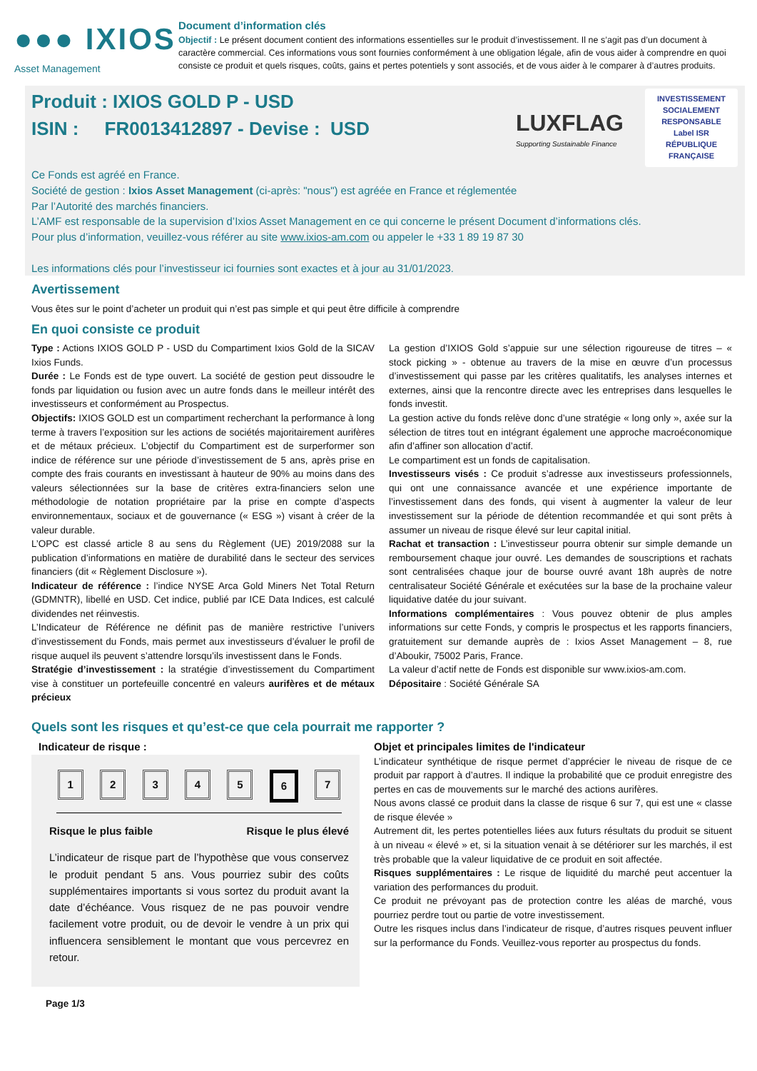●●● IXIOS
Asset Management
Document d’information clés
Objectif : Le présent document contient des informations essentielles sur le produit d’investissement. Il ne s’agit pas d’un document à caractère commercial. Ces informations vous sont fournies conformément à une obligation légale, afin de vous aider à comprendre en quoi consiste ce produit et quels risques, coûts, gains et pertes potentiels y sont associés, et de vous aider à le comparer à d’autres produits.
Produit : IXIOS GOLD P - USD
ISIN : FR0013412897 - Devise : USD
LUXFLAG
Supporting Sustainable Finance
INVESTISSEMENT SOCIALEMENT RESPONSABLE
Label ISR
RÉPUBLIQUE FRANÇAISE
Ce Fonds est agréé en France.
Société de gestion : Ixios Asset Management (ci-après: "nous") est agréée en France et réglementée
Par l’Autorité des marchés financiers.
L’AMF est responsable de la supervision d’Ixios Asset Management en ce qui concerne le présent Document d’informations clés.
Pour plus d’information, veuillez-vous référer au site www.ixios-am.com ou appeler le +33 1 89 19 87 30
Les informations clés pour l’investisseur ici fournies sont exactes et à jour au 31/01/2023.
Avertissement
Vous êtes sur le point d’acheter un produit qui n’est pas simple et qui peut être difficile à comprendre
En quoi consiste ce produit
Type : Actions IXIOS GOLD P - USD du Compartiment Ixios Gold de la SICAV Ixios Funds.
Durée : Le Fonds est de type ouvert. La société de gestion peut dissoudre le fonds par liquidation ou fusion avec un autre fonds dans le meilleur intérêt des investisseurs et conformément au Prospectus.
Objectifs: IXIOS GOLD est un compartiment recherchant la performance à long terme à travers l’exposition sur les actions de sociétés majoritairement aurifères et de métaux précieux. L’objectif du Compartiment est de surperformer son indice de référence sur une période d’investissement de 5 ans, après prise en compte des frais courants en investissant à hauteur de 90% au moins dans des valeurs sélectionnées sur la base de critères extra-financiers selon une méthodologie de notation propriétaire par la prise en compte d’aspects environnementaux, sociaux et de gouvernance (« ESG ») visant à créer de la valeur durable.
L’OPC est classé article 8 au sens du Règlement (UE) 2019/2088 sur la publication d’informations en matière de durabilité dans le secteur des services financiers (dit « Règlement Disclosure »).
Indicateur de référence : l’indice NYSE Arca Gold Miners Net Total Return (GDMNTR), libellé en USD. Cet indice, publié par ICE Data Indices, est calculé dividendes net réinvestis.
L’Indicateur de Référence ne définit pas de manière restrictive l’univers d’investissement du Fonds, mais permet aux investisseurs d’évaluer le profil de risque auquel ils peuvent s’attendre lorsqu’ils investissent dans le Fonds.
Stratégie d’investissement : la stratégie d’investissement du Compartiment vise à constituer un portefeuille concentré en valeurs aurifères et de métaux précieux
La gestion d’IXIOS Gold s’appuie sur une sélection rigoureuse de titres – « stock picking » - obtenue au travers de la mise en œuvre d’un processus d’investissement qui passe par les critères qualitatifs, les analyses internes et externes, ainsi que la rencontre directe avec les entreprises dans lesquelles le fonds investit.
La gestion active du fonds relève donc d’une stratégie « long only », axée sur la sélection de titres tout en intégrant également une approche macroéconomique afin d’affiner son allocation d’actif.
Le compartiment est un fonds de capitalisation.
Investisseurs visés : Ce produit s’adresse aux investisseurs professionnels, qui ont une connaissance avancée et une expérience importante de l’investissement dans des fonds, qui visent à augmenter la valeur de leur investissement sur la période de détention recommandée et qui sont prêts à assumer un niveau de risque élevé sur leur capital initial.
Rachat et transaction : L’investisseur pourra obtenir sur simple demande un remboursement chaque jour ouvré. Les demandes de souscriptions et rachats sont centralisées chaque jour de bourse ouvré avant 18h auprès de notre centralisateur Société Générale et exécutées sur la base de la prochaine valeur liquidative datée du jour suivant.
Informations complémentaires : Vous pouvez obtenir de plus amples informations sur cette Fonds, y compris le prospectus et les rapports financiers, gratuitement sur demande auprès de : Ixios Asset Management – 8, rue d’Aboukir, 75002 Paris, France.
La valeur d’actif nette de Fonds est disponible sur www.ixios-am.com.
Dépositaire : Société Générale SA
Quels sont les risques et qu’est-ce que cela pourrait me rapporter ?
Indicateur de risque :
12345 6 7
Risque le plus faible Risque le plus élevé
L’indicateur de risque part de l’hypothèse que vous conservez le produit pendant 5 ans. Vous pourriez subir des coûts supplémentaires importants si vous sortez du produit avant la date d’échéance. Vous risquez de ne pas pouvoir vendre facilement votre produit, ou de devoir le vendre à un prix qui influencera sensiblement le montant que vous percevrez en retour.
Objet et principales limites de l'indicateur
L’indicateur synthétique de risque permet d’apprécier le niveau de risque de ce produit par rapport à d’autres. Il indique la probabilité que ce produit enregistre des pertes en cas de mouvements sur le marché des actions aurifères.
Nous avons classé ce produit dans la classe de risque 6 sur 7, qui est une « classe de risque élevée »
Autrement dit, les pertes potentielles liées aux futurs résultats du produit se situent à un niveau « élevé » et, si la situation venait à se détériorer sur les marchés, il est très probable que la valeur liquidative de ce produit en soit affectée.
Risques supplémentaires : Le risque de liquidité du marché peut accentuer la variation des performances du produit.
Ce produit ne prévoyant pas de protection contre les aléas de marché, vous pourriez perdre tout ou partie de votre investissement.
Outre les risques inclus dans l’indicateur de risque, d’autres risques peuvent influer sur la performance du Fonds. Veuillez-vous reporter au prospectus du fonds.
Page 1/3